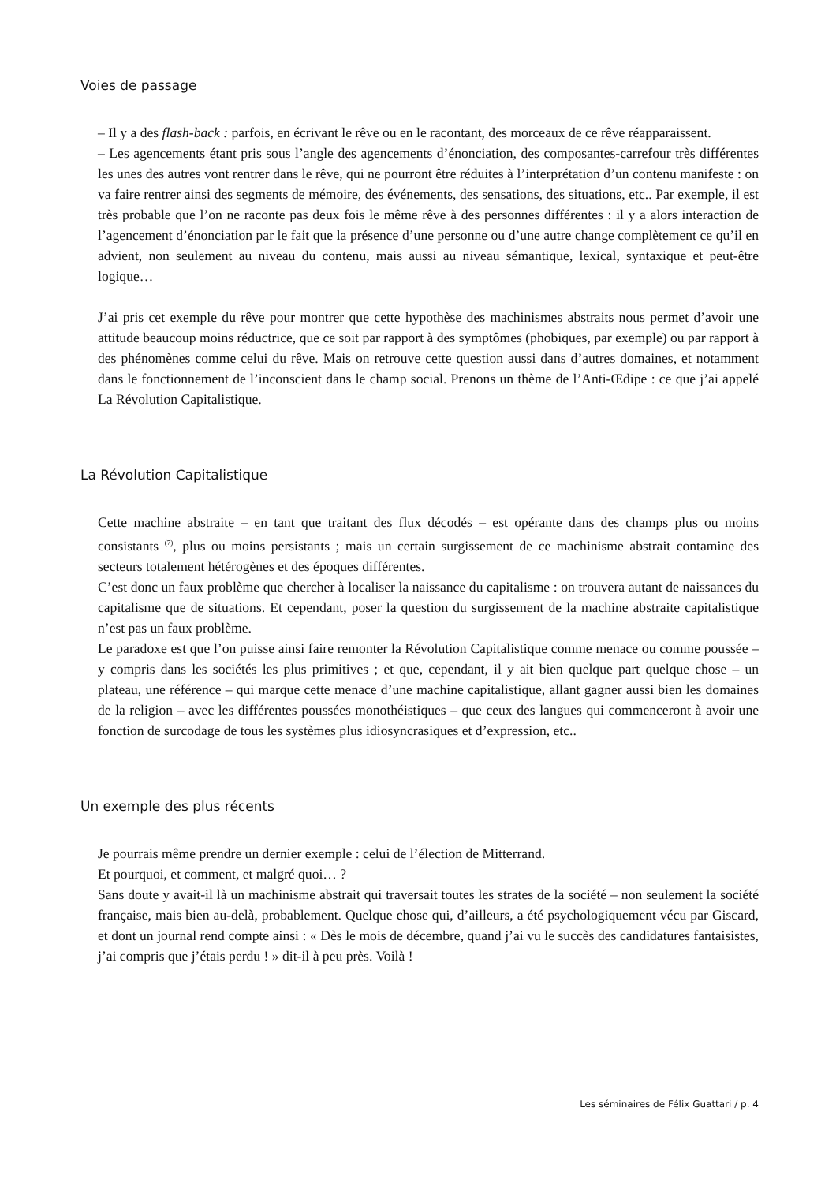Voies de passage
– Il y a des flash-back : parfois, en écrivant le rêve ou en le racontant, des morceaux de ce rêve réapparaissent.
– Les agencements étant pris sous l’angle des agencements d’énonciation, des composantes-carrefour très différentes les unes des autres vont rentrer dans le rêve, qui ne pourront être réduites à l’interprétation d’un contenu manifeste : on va faire rentrer ainsi des segments de mémoire, des événements, des sensations, des situations, etc.. Par exemple, il est très probable que l’on ne raconte pas deux fois le même rêve à des personnes différentes : il y a alors interaction de l’agencement d’énonciation par le fait que la présence d’une personne ou d’une autre change complètement ce qu’il en advient, non seulement au niveau du contenu, mais aussi au niveau sémantique, lexical, syntaxique et peut-être logique…
J’ai pris cet exemple du rêve pour montrer que cette hypothèse des machinismes abstraits nous permet d’avoir une attitude beaucoup moins réductrice, que ce soit par rapport à des symptômes (phobiques, par exemple) ou par rapport à des phénomènes comme celui du rêve. Mais on retrouve cette question aussi dans d’autres domaines, et notamment dans le fonctionnement de l’inconscient dans le champ social. Prenons un thème de l’Anti-Œdipe : ce que j’ai appelé La Révolution Capitalistique.
La Révolution Capitalistique
Cette machine abstraite – en tant que traitant des flux décodés – est opérante dans des champs plus ou moins consistants <sup>(7)</sup>, plus ou moins persistants ; mais un certain surgissement de ce machinisme abstrait contamine des secteurs totalement hétérogènes et des époques différentes.
C’est donc un faux problème que chercher à localiser la naissance du capitalisme : on trouvera autant de naissances du capitalisme que de situations. Et cependant, poser la question du surgissement de la machine abstraite capitalistique n’est pas un faux problème.
Le paradoxe est que l’on puisse ainsi faire remonter la Révolution Capitalistique comme menace ou comme poussée – y compris dans les sociétés les plus primitives ; et que, cependant, il y ait bien quelque part quelque chose – un plateau, une référence – qui marque cette menace d’une machine capitalistique, allant gagner aussi bien les domaines de la religion – avec les différentes poussées monothéistiques – que ceux des langues qui commenceront à avoir une fonction de surcodage de tous les systèmes plus idiosyncrasiques et d’expression, etc..
Un exemple des plus récents
Je pourrais même prendre un dernier exemple : celui de l’élection de Mitterrand.
Et pourquoi, et comment, et malgré quoi… ?
Sans doute y avait-il là un machinisme abstrait qui traversait toutes les strates de la société – non seulement la société française, mais bien au-delà, probablement. Quelque chose qui, d’ailleurs, a été psychologiquement vécu par Giscard, et dont un journal rend compte ainsi : « Dès le mois de décembre, quand j’ai vu le succès des candidatures fantaisistes, j’ai compris que j’étais perdu ! » dit-il à peu près. Voilà !
Les séminaires de Félix Guattari / p. 4